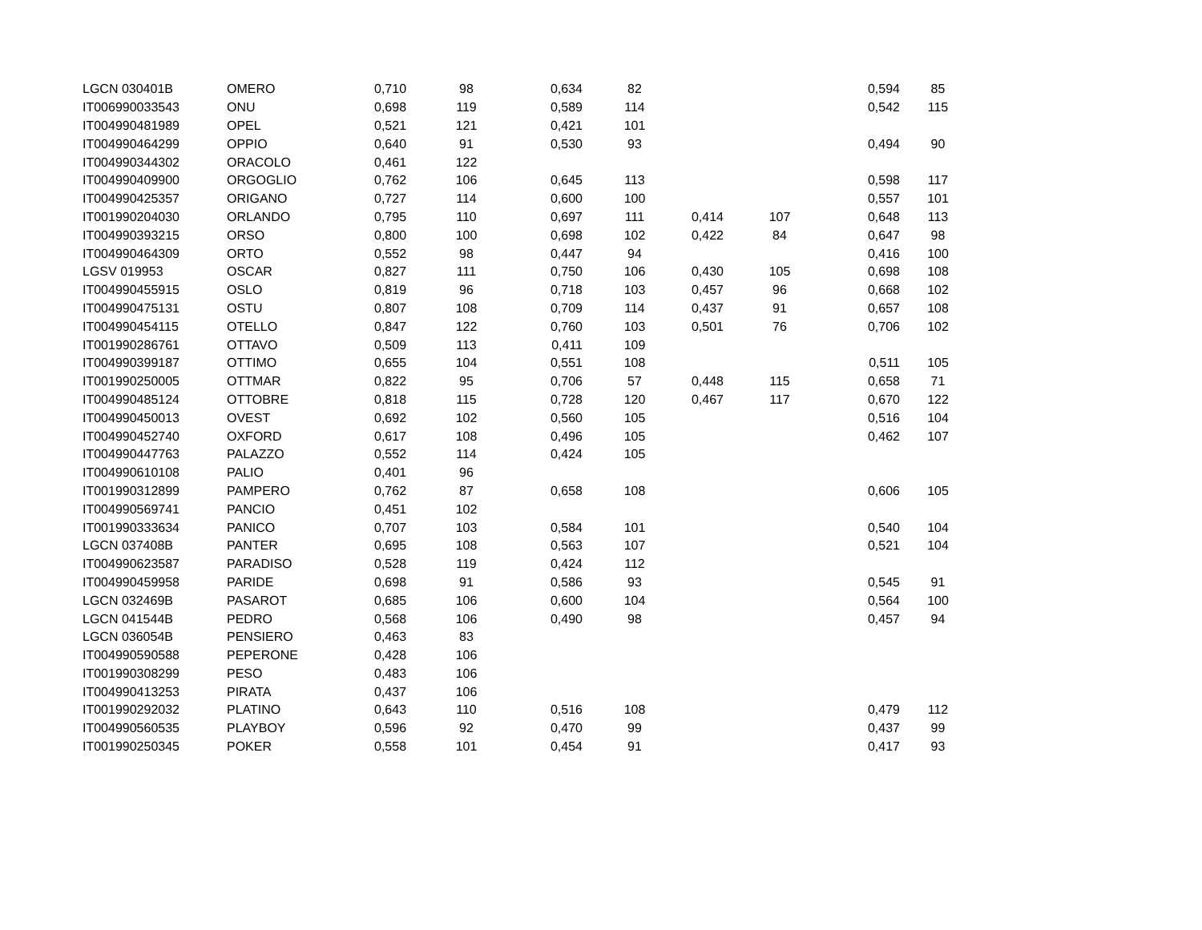| LGCN 030401B | OMERO | 0,710 | 98 | 0,634 | 82 | | | 0,594 | 85 |
| IT006990033543 | ONU | 0,698 | 119 | 0,589 | 114 | | | 0,542 | 115 |
| IT004990481989 | OPEL | 0,521 | 121 | 0,421 | 101 | | | | |
| IT004990464299 | OPPIO | 0,640 | 91 | 0,530 | 93 | | | 0,494 | 90 |
| IT004990344302 | ORACOLO | 0,461 | 122 | | | | | | |
| IT004990409900 | ORGOGLIO | 0,762 | 106 | 0,645 | 113 | | | 0,598 | 117 |
| IT004990425357 | ORIGANO | 0,727 | 114 | 0,600 | 100 | | | 0,557 | 101 |
| IT001990204030 | ORLANDO | 0,795 | 110 | 0,697 | 111 | 0,414 | 107 | 0,648 | 113 |
| IT004990393215 | ORSO | 0,800 | 100 | 0,698 | 102 | 0,422 | 84 | 0,647 | 98 |
| IT004990464309 | ORTO | 0,552 | 98 | 0,447 | 94 | | | 0,416 | 100 |
| LGSV 019953 | OSCAR | 0,827 | 111 | 0,750 | 106 | 0,430 | 105 | 0,698 | 108 |
| IT004990455915 | OSLO | 0,819 | 96 | 0,718 | 103 | 0,457 | 96 | 0,668 | 102 |
| IT004990475131 | OSTU | 0,807 | 108 | 0,709 | 114 | 0,437 | 91 | 0,657 | 108 |
| IT004990454115 | OTELLO | 0,847 | 122 | 0,760 | 103 | 0,501 | 76 | 0,706 | 102 |
| IT001990286761 | OTTAVO | 0,509 | 113 | 0,411 | 109 | | | | |
| IT004990399187 | OTTIMO | 0,655 | 104 | 0,551 | 108 | | | 0,511 | 105 |
| IT001990250005 | OTTMAR | 0,822 | 95 | 0,706 | 57 | 0,448 | 115 | 0,658 | 71 |
| IT004990485124 | OTTOBRE | 0,818 | 115 | 0,728 | 120 | 0,467 | 117 | 0,670 | 122 |
| IT004990450013 | OVEST | 0,692 | 102 | 0,560 | 105 | | | 0,516 | 104 |
| IT004990452740 | OXFORD | 0,617 | 108 | 0,496 | 105 | | | 0,462 | 107 |
| IT004990447763 | PALAZZO | 0,552 | 114 | 0,424 | 105 | | | | |
| IT004990610108 | PALIO | 0,401 | 96 | | | | | | |
| IT001990312899 | PAMPERO | 0,762 | 87 | 0,658 | 108 | | | 0,606 | 105 |
| IT004990569741 | PANCIO | 0,451 | 102 | | | | | | |
| IT001990333634 | PANICO | 0,707 | 103 | 0,584 | 101 | | | 0,540 | 104 |
| LGCN 037408B | PANTER | 0,695 | 108 | 0,563 | 107 | | | 0,521 | 104 |
| IT004990623587 | PARADISO | 0,528 | 119 | 0,424 | 112 | | | | |
| IT004990459958 | PARIDE | 0,698 | 91 | 0,586 | 93 | | | 0,545 | 91 |
| LGCN 032469B | PASAROT | 0,685 | 106 | 0,600 | 104 | | | 0,564 | 100 |
| LGCN 041544B | PEDRO | 0,568 | 106 | 0,490 | 98 | | | 0,457 | 94 |
| LGCN 036054B | PENSIERO | 0,463 | 83 | | | | | | |
| IT004990590588 | PEPERONE | 0,428 | 106 | | | | | | |
| IT001990308299 | PESO | 0,483 | 106 | | | | | | |
| IT004990413253 | PIRATA | 0,437 | 106 | | | | | | |
| IT001990292032 | PLATINO | 0,643 | 110 | 0,516 | 108 | | | 0,479 | 112 |
| IT004990560535 | PLAYBOY | 0,596 | 92 | 0,470 | 99 | | | 0,437 | 99 |
| IT001990250345 | POKER | 0,558 | 101 | 0,454 | 91 | | | 0,417 | 93 |